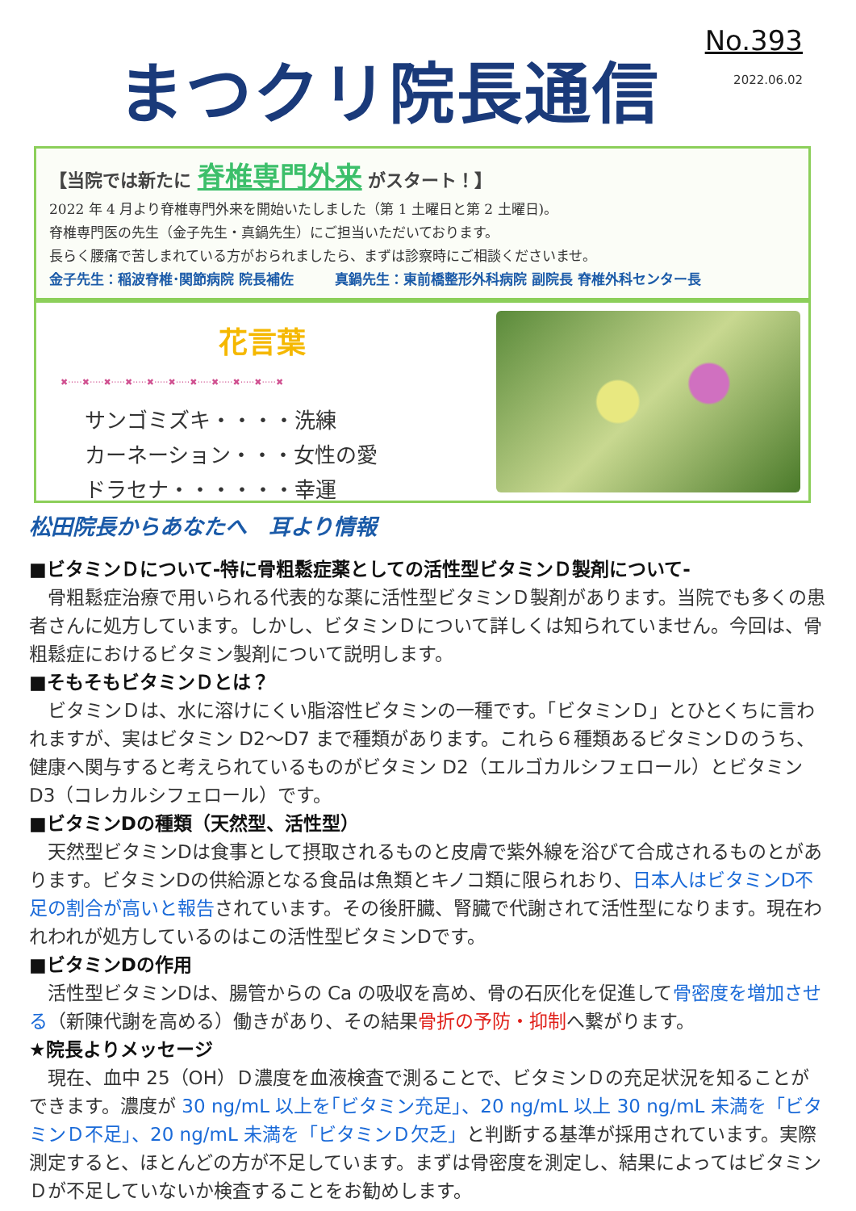まつクリ院長通信
No.393
2022.06.02
【当院では新たに 脊椎専門外来 がスタート！】
2022 年 4 月より脊椎専門外来を開始いたしました（第 1 土曜日と第 2 土曜日)。
脊椎専門医の先生（金子先生・真鍋先生）にご担当いただいております。
長らく腰痛で苦しまれている方がおられましたら、まずは診察時にご相談くださいませ。
金子先生：稲波脊椎･関節病院 院長補佐　　　真鍋先生：東前橋整形外科病院 副院長 脊椎外科センター長
花言葉
✖·····✖·····✖·····✖·····✖·····✖·····✖·····✖·····✖·····✖·····✖
サンゴミズキ・・・・洗練
カーネーション・・・女性の愛
ドラセナ・・・・・・幸運
松田院長からあなたへ　耳より情報
■ビタミンＤについて-特に骨粗鬆症薬としての活性型ビタミンＤ製剤について-
骨粗鬆症治療で用いられる代表的な薬に活性型ビタミンＤ製剤があります。当院でも多くの患者さんに処方しています。しかし、ビタミンＤについて詳しくは知られていません。今回は、骨粗鬆症におけるビタミン製剤について説明します。
■そもそもビタミンＤとは？
ビタミンＤは、水に溶けにくい脂溶性ビタミンの一種です。「ビタミンＤ」とひとくちに言われますが、実はビタミン D2〜D7 まで種類があります。これら６種類あるビタミンＤのうち、健康へ関与すると考えられているものがビタミン D2（エルゴカルシフェロール）とビタミン D3（コレカルシフェロール）です。
■ビタミンDの種類（天然型、活性型）
天然型ビタミンDは食事として摂取されるものと皮膚で紫外線を浴びて合成されるものとがあります。ビタミンDの供給源となる食品は魚類とキノコ類に限られおり、日本人はビタミンD不足の割合が高いと報告されています。その後肝臓、腎臓で代謝されて活性型になります。現在われわれが処方しているのはこの活性型ビタミンDです。
■ビタミンDの作用
活性型ビタミンDは、腸管からの Ca の吸収を高め、骨の石灰化を促進して骨密度を増加させる（新陳代謝を高める）働きがあり、その結果骨折の予防・抑制へ繋がります。
★院長よりメッセージ
現在、血中 25（OH）Ｄ濃度を血液検査で測ることで、ビタミンＤの充足状況を知ることができます。濃度が 30 ng/mL 以上を｢ビタミン充足｣、20 ng/mL 以上 30 ng/mL 未満を「ビタミンＤ不足」、20 ng/mL 未満を「ビタミンＤ欠乏」と判断する基準が採用されています。実際測定すると、ほとんどの方が不足しています。まずは骨密度を測定し、結果によってはビタミンＤが不足していないか検査することをお勧めします。